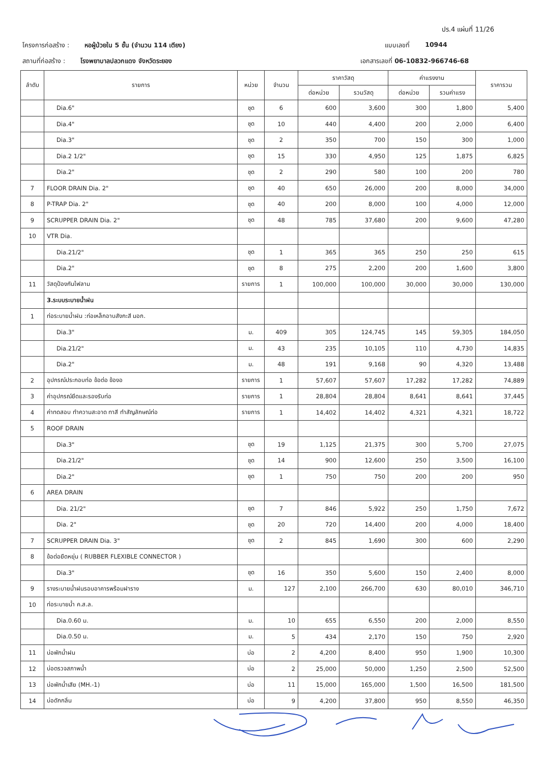ปร.4 แผ่นที่ 11/26
โครงการก่อสร้าง : หอผู้ป่วยใน 5 ชั้น (จำนวน 114 เตียง) แบบเลขที่ 10944
สถานที่ก่อสร้าง : โรงพยาบาลปลวกแดง จังหวัดระยอง เอกสารเลขที่ 06-10832-966746-68
| ลำดับ | รายการ | หน่วย | จำนวน | ราคาวัสดุ | | ค่าแรงงาน | | ราคารวม |
| --- | --- | --- | --- | --- | --- | --- | --- | --- |
| | | | | ต่อหน่วย | รวมวัสดุ | ต่อหน่วย | รวมค่าแรง | |
| | Dia.6" | ชุด | 6 | 600 | 3,600 | 300 | 1,800 | 5,400 |
| | Dia.4" | ชุด | 10 | 440 | 4,400 | 200 | 2,000 | 6,400 |
| | Dia.3" | ชุด | 2 | 350 | 700 | 150 | 300 | 1,000 |
| | Dia.2 1/2" | ชุด | 15 | 330 | 4,950 | 125 | 1,875 | 6,825 |
| | Dia.2" | ชุด | 2 | 290 | 580 | 100 | 200 | 780 |
| 7 | FLOOR DRAIN Dia. 2" | ชุด | 40 | 650 | 26,000 | 200 | 8,000 | 34,000 |
| 8 | P-TRAP Dia. 2" | ชุด | 40 | 200 | 8,000 | 100 | 4,000 | 12,000 |
| 9 | SCRUPPER DRAIN Dia. 2" | ชุด | 48 | 785 | 37,680 | 200 | 9,600 | 47,280 |
| 10 | VTR Dia. | | | | | | | |
| | Dia.21/2" | ชุด | 1 | 365 | 365 | 250 | 250 | 615 |
| | Dia.2" | ชุด | 8 | 275 | 2,200 | 200 | 1,600 | 3,800 |
| 11 | วัสดุป้องกันไฟลาม | รายการ | 1 | 100,000 | 100,000 | 30,000 | 30,000 | 130,000 |
| | 3.ระบบระบายน้ำฝน | | | | | | | |
| 1 | ท่อระบายน้ำฝน :ท่อเหล็กอาบสังกะสี มอก. | | | | | | | |
| | Dia.3" | ม. | 409 | 305 | 124,745 | 145 | 59,305 | 184,050 |
| | Dia.21/2" | ม. | 43 | 235 | 10,105 | 110 | 4,730 | 14,835 |
| | Dia.2" | ม. | 48 | 191 | 9,168 | 90 | 4,320 | 13,488 |
| 2 | อุปกรณ์ประกอบท่อ ข้อต่อ ข้องอ | รายการ | 1 | 57,607 | 57,607 | 17,282 | 17,282 | 74,889 |
| 3 | ค่าอุปกรณ์ยึดและรองรับท่อ | รายการ | 1 | 28,804 | 28,804 | 8,641 | 8,641 | 37,445 |
| 4 | ค่าทดสอบ ทำความสะอาด ทาสี ทำสัญลักษณ์ท่อ | รายการ | 1 | 14,402 | 14,402 | 4,321 | 4,321 | 18,722 |
| 5 | ROOF DRAIN | | | | | | | |
| | Dia.3" | ชุด | 19 | 1,125 | 21,375 | 300 | 5,700 | 27,075 |
| | Dia.21/2" | ชุด | 14 | 900 | 12,600 | 250 | 3,500 | 16,100 |
| | Dia.2" | ชุด | 1 | 750 | 750 | 200 | 200 | 950 |
| 6 | AREA DRAIN | | | | | | | |
| | Dia. 21/2" | ชุด | 7 | 846 | 5,922 | 250 | 1,750 | 7,672 |
| | Dia. 2" | ชุด | 20 | 720 | 14,400 | 200 | 4,000 | 18,400 |
| 7 | SCRUPPER DRAIN Dia. 3" | ชุด | 2 | 845 | 1,690 | 300 | 600 | 2,290 |
| 8 | ข้อต่อยืดหยุ่น ( RUBBER FLEXIBLE CONNECTOR ) | | | | | | | |
| | Dia.3" | ชุด | 16 | 350 | 5,600 | 150 | 2,400 | 8,000 |
| 9 | รางระบายน้ำฝนรอบอาคารพร้อมฝาราง | ม. | 127 | 2,100 | 266,700 | 630 | 80,010 | 346,710 |
| 10 | ท่อระบายน้ำ ค.ส.ล. | | | | | | | |
| | Dia.0.60 ม. | ม. | 10 | 655 | 6,550 | 200 | 2,000 | 8,550 |
| | Dia.0.50 ม. | ม. | 5 | 434 | 2,170 | 150 | 750 | 2,920 |
| 11 | บ่อพักน้ำฝน | บ่อ | 2 | 4,200 | 8,400 | 950 | 1,900 | 10,300 |
| 12 | บ่อตรวจสภาพน้ำ | บ่อ | 2 | 25,000 | 50,000 | 1,250 | 2,500 | 52,500 |
| 13 | บ่อพักน้ำเสีย (MH.-1) | บ่อ | 11 | 15,000 | 165,000 | 1,500 | 16,500 | 181,500 |
| 14 | บ่อดักกลิ่น | บ่อ | 9 | 4,200 | 37,800 | 950 | 8,550 | 46,350 |